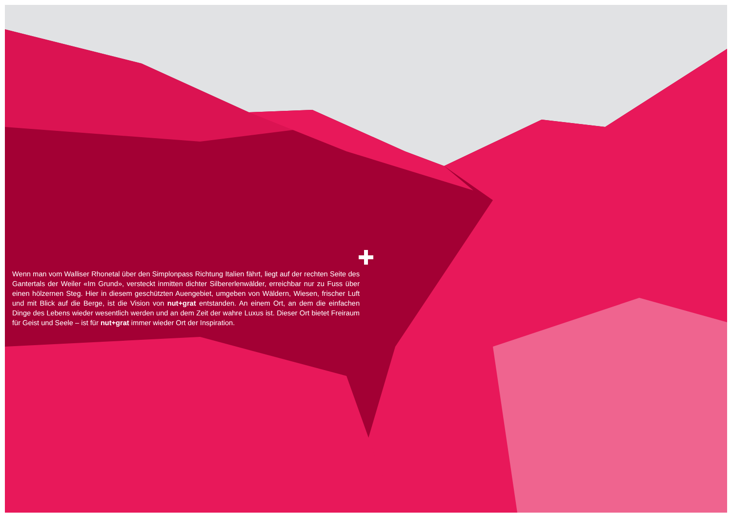Wenn man vom Walliser Rhonetal über den Simplonpass Richtung Italien fährt, liegt auf der rechten Seite des Gantertals der Weiler «Im Grund», versteckt inmitten dichter Silbererlenwälder, erreichbar nur zu Fuss über einen hölzernen Steg. Hier in diesem geschützten Auengebiet, umgeben von Wäldern, Wiesen, frischer Luft und mit Blick auf die Berge, ist die Vision von nut+grat entstanden. An einem Ort, an dem die einfachen Dinge des Lebens wieder wesentlich werden und an dem Zeit der wahre Luxus ist. Dieser Ort bietet Freiraum für Geist und Seele – ist für nut+grat immer wieder Ort der Inspiration.